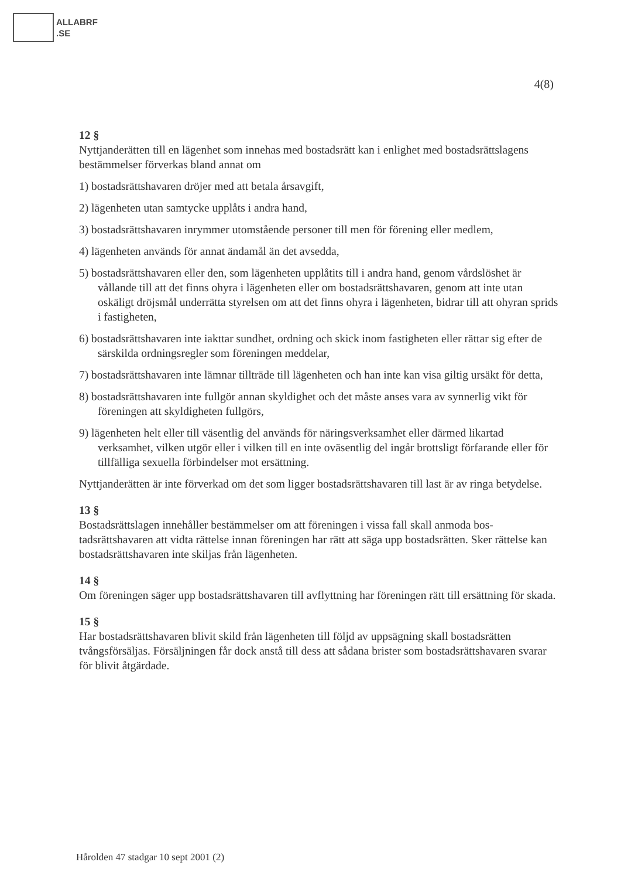ALLABRF
.SE
4(8)
12 §
Nyttjanderätten till en lägenhet som innehas med bostadsrätt kan i enlighet med bostads­rättslagens bestämmelser förverkas bland annat om
1) bostadsrättshavaren dröjer med att betala årsavgift,
2) lägenheten utan samtycke upplåts i andra hand,
3) bostadsrättshavaren inrymmer utomstående personer till men för förening eller medlem,
4) lägenheten används för annat ändamål än det avsedda,
5) bostadsrättshavaren eller den, som lägenheten upplåtits till i andra hand, genom vårds­löshet är vållande till att det finns ohyra i lägenheten eller om bostadsrättshavaren, genom att inte utan oskäligt dröjsmål underrätta styrelsen om att det finns ohyra i lägenheten, bi­drar till att ohyran sprids i fastigheten,
6) bostadsrättshavaren inte iakttar sundhet, ordning och skick inom fastigheten eller rättar sig efter de särskilda ordningsregler som föreningen meddelar,
7) bostadsrättshavaren inte lämnar tillträde till lägenheten och han inte kan visa giltig ursäkt för detta,
8) bostadsrättshavaren inte fullgör annan skyldighet och det måste anses vara av synnerlig vikt för föreningen att skyldigheten fullgörs,
9) lägenheten helt eller till väsentlig del används för näringsverksamhet eller därmed likartad verksamhet, vilken utgör eller i vilken till en inte oväsentlig del ingår brottsligt förfarande eller för tillfälliga sexuella förbindelser mot ersättning.
Nyttjanderätten är inte förverkad om det som ligger bostadsrättshavaren till last är av ringa betydelse.
13 §
Bostadsrättslagen innehåller bestämmelser om att föreningen i vissa fall skall anmoda bos­tadsrättshavaren att vidta rättelse innan föreningen har rätt att säga upp bostadsrätten. Sker rättelse kan bostadsrättshavaren inte skiljas från lägenheten.
14 §
Om föreningen säger upp bostadsrättshavaren till avflyttning har föreningen rätt till ersättning för skada.
15 §
Har bostadsrättshavaren blivit skild från lägenheten till följd av uppsägning skall bostadsrätten tvångsförsäljas. Försäljningen får dock anstå till dess att sådana brister som bostadsrättshavaren svarar för blivit åtgärdade.
Hårolden 47 stadgar 10 sept 2001 (2)